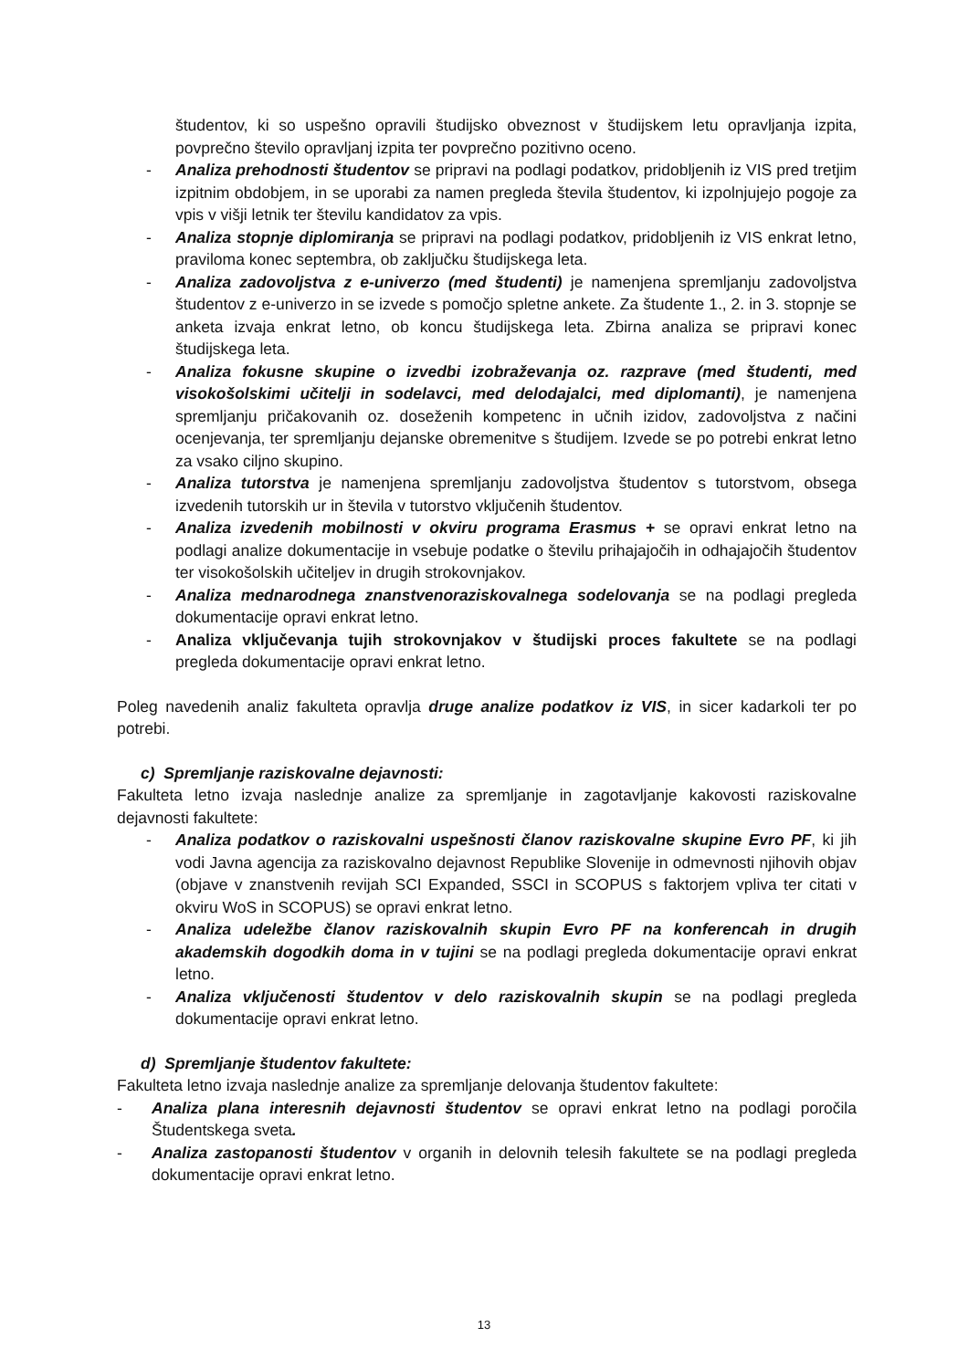študentov, ki so uspešno opravili študijsko obveznost v študijskem letu opravljanja izpita, povprečno število opravljanj izpita ter povprečno pozitivno oceno.
- Analiza prehodnosti študentov se pripravi na podlagi podatkov, pridobljenih iz VIS pred tretjim izpitnim obdobjem, in se uporabi za namen pregleda števila študentov, ki izpolnjujejo pogoje za vpis v višji letnik ter številu kandidatov za vpis.
- Analiza stopnje diplomiranja se pripravi na podlagi podatkov, pridobljenih iz VIS enkrat letno, praviloma konec septembra, ob zaključku študijskega leta.
- Analiza zadovoljstva z e-univerzo (med študenti) je namenjena spremljanju zadovoljstva študentov z e-univerzo in se izvede s pomočjo spletne ankete. Za študente 1., 2. in 3. stopnje se anketa izvaja enkrat letno, ob koncu študijskega leta. Zbirna analiza se pripravi konec študijskega leta.
- Analiza fokusne skupine o izvedbi izobraževanja oz. razprave (med študenti, med visokošolskimi učitelji in sodelavci, med delodajalci, med diplomanti), je namenjena spremljanju pričakovanih oz. doseženih kompetenc in učnih izidov, zadovoljstva z načini ocenjevanja, ter spremljanju dejanske obremenitve s študijem. Izvede se po potrebi enkrat letno za vsako ciljno skupino.
- Analiza tutorstva je namenjena spremljanju zadovoljstva študentov s tutorstvom, obsega izvedenih tutorskih ur in števila v tutorstvo vključenih študentov.
- Analiza izvedenih mobilnosti v okviru programa Erasmus + se opravi enkrat letno na podlagi analize dokumentacije in vsebuje podatke o številu prihajajočih in odhajajočih študentov ter visokošolskih učiteljev in drugih strokovnjakov.
- Analiza mednarodnega znanstvenoraziskovalnega sodelovanja se na podlagi pregleda dokumentacije opravi enkrat letno.
- Analiza vključevanja tujih strokovnjakov v študijski proces fakultete se na podlagi pregleda dokumentacije opravi enkrat letno.
Poleg navedenih analiz fakulteta opravlja druge analize podatkov iz VIS, in sicer kadarkoli ter po potrebi.
c) Spremljanje raziskovalne dejavnosti:
Fakulteta letno izvaja naslednje analize za spremljanje in zagotavljanje kakovosti raziskovalne dejavnosti fakultete:
- Analiza podatkov o raziskovalni uspešnosti članov raziskovalne skupine Evro PF, ki jih vodi Javna agencija za raziskovalno dejavnost Republike Slovenije in odmevnosti njihovih objav (objave v znanstvenih revijah SCI Expanded, SSCI in SCOPUS s faktorjem vpliva ter citati v okviru WoS in SCOPUS) se opravi enkrat letno.
- Analiza udeležbe članov raziskovalnih skupin Evro PF na konferencah in drugih akademskih dogodkih doma in v tujini se na podlagi pregleda dokumentacije opravi enkrat letno.
- Analiza vključenosti študentov v delo raziskovalnih skupin se na podlagi pregleda dokumentacije opravi enkrat letno.
d) Spremljanje študentov fakultete:
Fakulteta letno izvaja naslednje analize za spremljanje delovanja študentov fakultete:
- Analiza plana interesnih dejavnosti študentov se opravi enkrat letno na podlagi poročila Študentskega sveta.
- Analiza zastopanosti študentov v organih in delovnih telesih fakultete se na podlagi pregleda dokumentacije opravi enkrat letno.
13